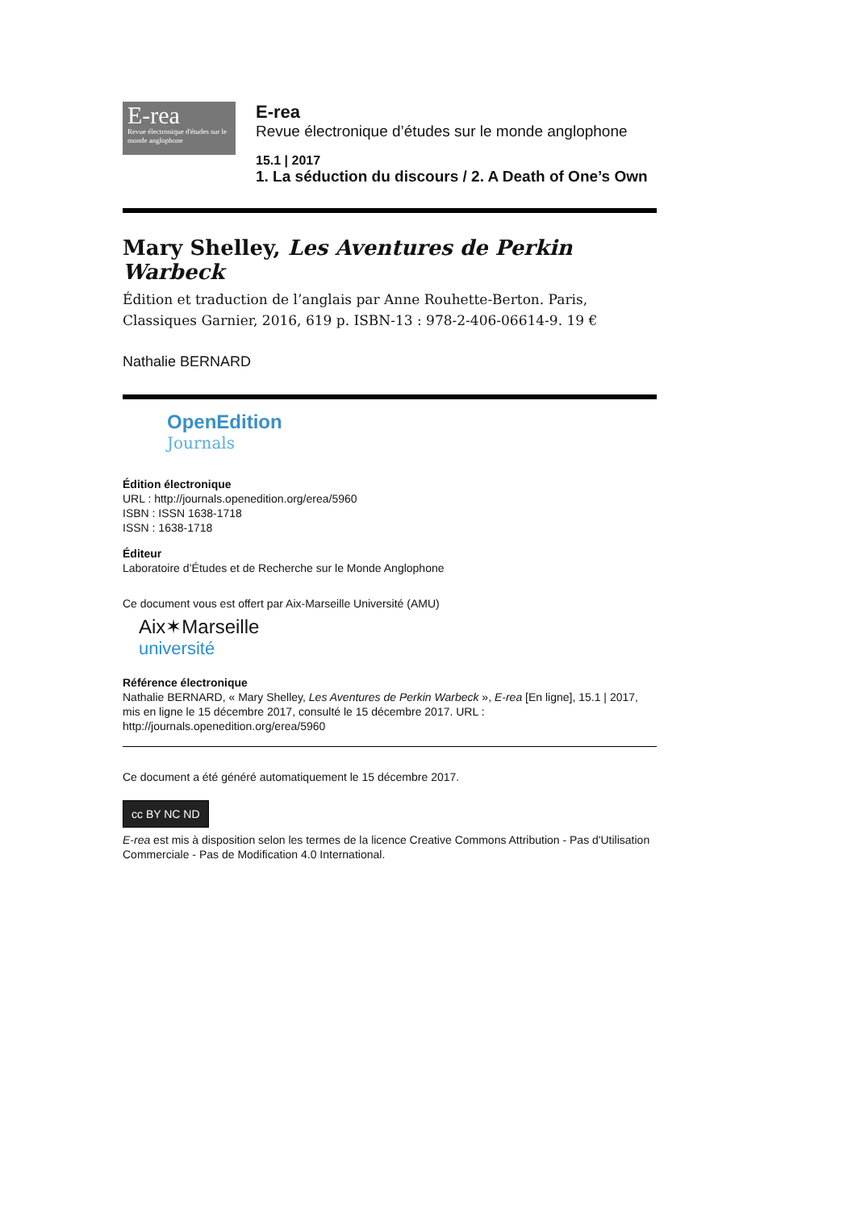E-rea
Revue électronique d'études sur le monde anglophone
E-rea
Revue électronique d’études sur le monde anglophone
15.1 | 2017
1. La séduction du discours / 2. A Death of One’s Own
Mary Shelley, Les Aventures de Perkin Warbeck
Édition et traduction de l’anglais par Anne Rouhette-Berton. Paris, Classiques Garnier, 2016, 619 p. ISBN-13 : 978-2-406-06614-9. 19 €
Nathalie BERNARD
OpenEdition
Journals
Édition électronique
URL : http://journals.openedition.org/erea/5960
ISBN : ISSN 1638-1718
ISSN : 1638-1718
Éditeur
Laboratoire d’Études et de Recherche sur le Monde Anglophone
Ce document vous est offert par Aix-Marseille Université (AMU)
Aix✶Marseille
université
Référence électronique
Nathalie BERNARD, « Mary Shelley, Les Aventures de Perkin Warbeck », E-rea [En ligne], 15.1 | 2017, mis en ligne le 15 décembre 2017, consulté le 15 décembre 2017. URL : http://journals.openedition.org/erea/5960
Ce document a été généré automatiquement le 15 décembre 2017.
cc BY NC ND
E-rea est mis à disposition selon les termes de la licence Creative Commons Attribution - Pas d'Utilisation Commerciale - Pas de Modification 4.0 International.